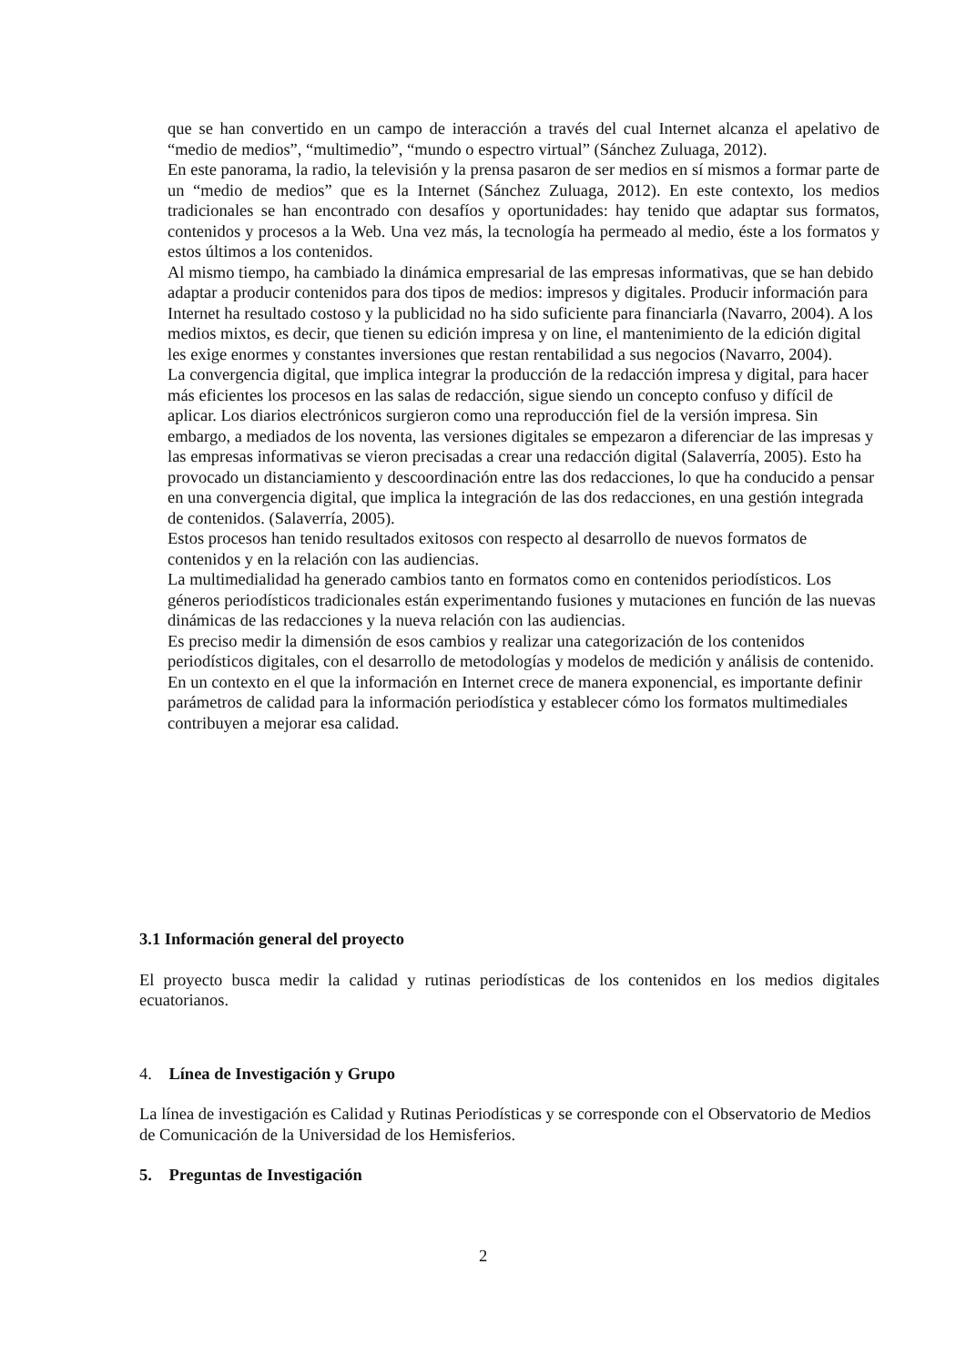que se han convertido en un campo de interacción a través del cual Internet alcanza el apelativo de “medio de medios”, “multimedio”, “mundo o espectro virtual” (Sánchez Zuluaga, 2012).
En este panorama, la radio, la televisión y la prensa pasaron de ser medios en sí mismos a formar parte de un “medio de medios” que es la Internet (Sánchez Zuluaga, 2012). En este contexto, los medios tradicionales se han encontrado con desafíos y oportunidades: hay tenido que adaptar sus formatos, contenidos y procesos a la Web. Una vez más, la tecnología ha permeado al medio, éste a los formatos y estos últimos a los contenidos.
Al mismo tiempo, ha cambiado la dinámica empresarial de las empresas informativas, que se han debido adaptar a producir contenidos para dos tipos de medios: impresos y digitales. Producir información para Internet ha resultado costoso y la publicidad no ha sido suficiente para financiarla (Navarro, 2004). A los medios mixtos, es decir, que tienen su edición impresa y on line, el mantenimiento de la edición digital les exige enormes y constantes inversiones que restan rentabilidad a sus negocios (Navarro, 2004).
La convergencia digital, que implica integrar la producción de la redacción impresa y digital, para hacer más eficientes los procesos en las salas de redacción, sigue siendo un concepto confuso y difícil de aplicar. Los diarios electrónicos surgieron como una reproducción fiel de la versión impresa. Sin embargo, a mediados de los noventa, las versiones digitales se empezaron a diferenciar de las impresas y las empresas informativas se vieron precisadas a crear una redacción digital (Salaverría, 2005). Esto ha provocado un distanciamiento y descoordinación entre las dos redacciones, lo que ha conducido a pensar en una convergencia digital, que implica la integración de las dos redacciones, en una gestión integrada de contenidos. (Salaverría, 2005).
Estos procesos han tenido resultados exitosos con respecto al desarrollo de nuevos formatos de contenidos y en la relación con las audiencias.
La multimedialidad ha generado cambios tanto en formatos como en contenidos periodísticos. Los géneros periodísticos tradicionales están experimentando fusiones y mutaciones en función de las nuevas dinámicas de las redacciones y la nueva relación con las audiencias.
Es preciso medir la dimensión de esos cambios y realizar una categorización de los contenidos periodísticos digitales, con el desarrollo de metodologías y modelos de medición y análisis de contenido. En un contexto en el que la información en Internet crece de manera exponencial, es importante definir parámetros de calidad para la información periodística y establecer cómo los formatos multimediales contribuyen a mejorar esa calidad.
3.1 Información general del proyecto
El proyecto busca medir la calidad y rutinas periodísticas de los contenidos en los medios digitales ecuatorianos.
4. Línea de Investigación y Grupo
La línea de investigación es Calidad y Rutinas Periodísticas y se corresponde con el Observatorio de Medios de Comunicación de la Universidad de los Hemisferios.
5. Preguntas de Investigación
2